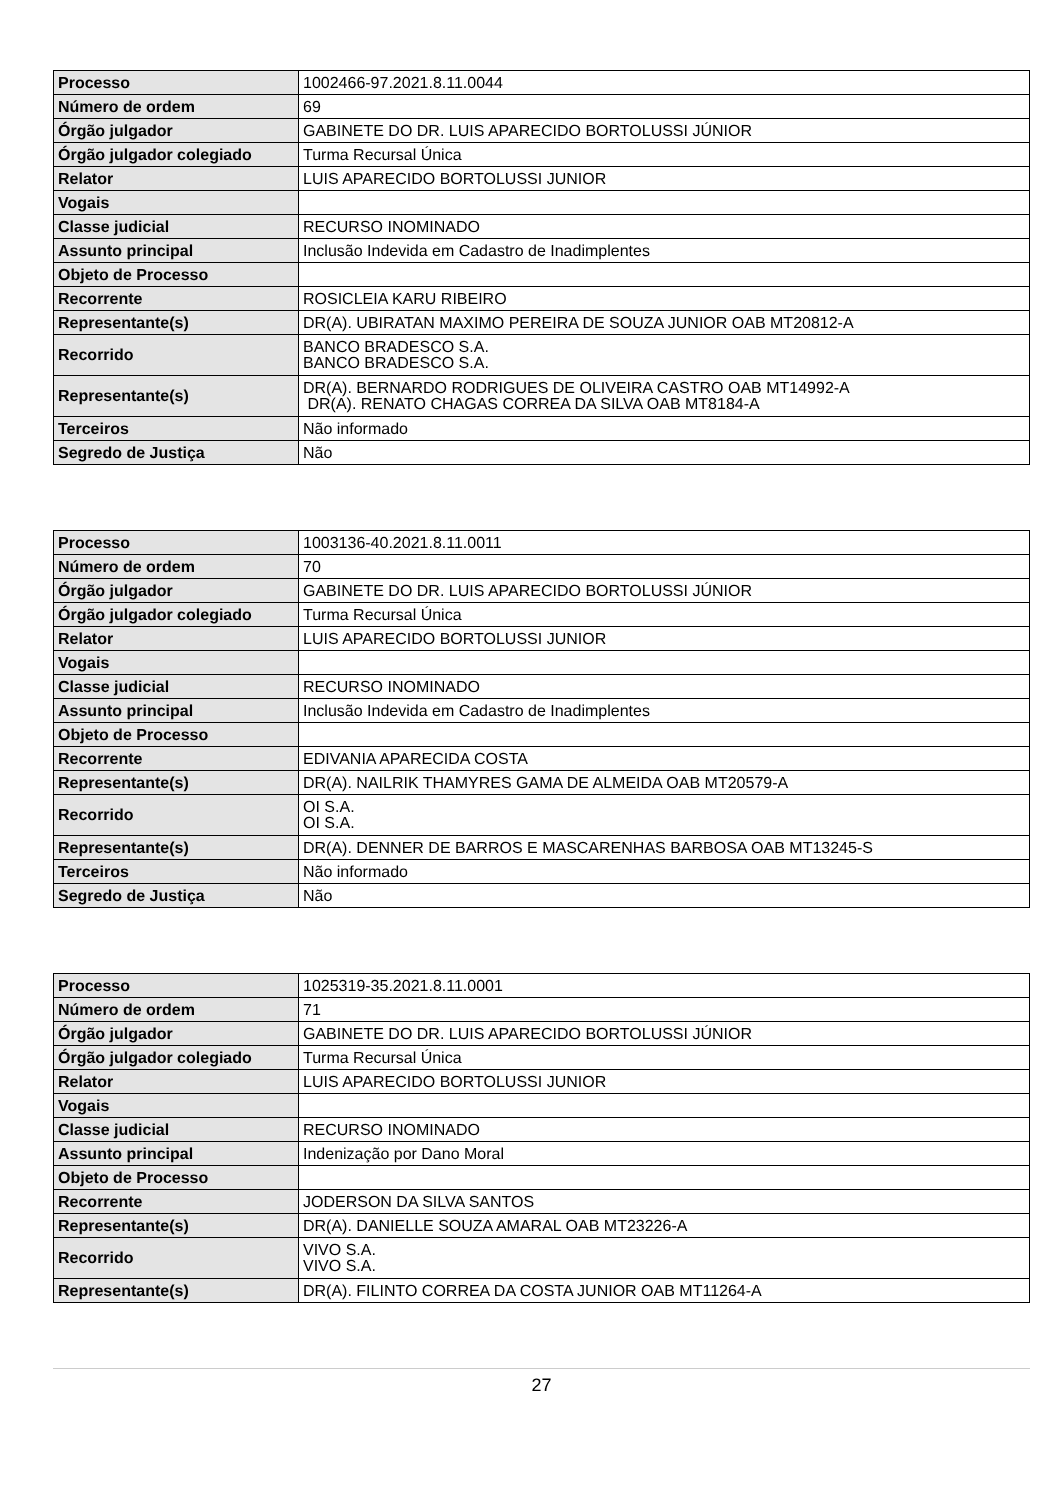| Processo | 1002466-97.2021.8.11.0044 |
| Número de ordem | 69 |
| Órgão julgador | GABINETE DO DR. LUIS APARECIDO BORTOLUSSI JÚNIOR |
| Órgão julgador colegiado | Turma Recursal Única |
| Relator | LUIS APARECIDO BORTOLUSSI JUNIOR |
| Vogais | |
| Classe judicial | RECURSO INOMINADO |
| Assunto principal | Inclusão Indevida em Cadastro de Inadimplentes |
| Objeto de Processo | |
| Recorrente | ROSICLEIA KARU RIBEIRO |
| Representante(s) | DR(A). UBIRATAN MAXIMO PEREIRA DE SOUZA JUNIOR OAB MT20812-A |
| Recorrido | BANCO BRADESCO S.A. BANCO BRADESCO S.A. |
| Representante(s) | DR(A). BERNARDO RODRIGUES DE OLIVEIRA CASTRO OAB MT14992-A DR(A). RENATO CHAGAS CORREA DA SILVA OAB MT8184-A |
| Terceiros | Não informado |
| Segredo de Justiça | Não |
| Processo | 1003136-40.2021.8.11.0011 |
| Número de ordem | 70 |
| Órgão julgador | GABINETE DO DR. LUIS APARECIDO BORTOLUSSI JÚNIOR |
| Órgão julgador colegiado | Turma Recursal Única |
| Relator | LUIS APARECIDO BORTOLUSSI JUNIOR |
| Vogais | |
| Classe judicial | RECURSO INOMINADO |
| Assunto principal | Inclusão Indevida em Cadastro de Inadimplentes |
| Objeto de Processo | |
| Recorrente | EDIVANIA APARECIDA COSTA |
| Representante(s) | DR(A). NAILRIK THAMYRES GAMA DE ALMEIDA OAB MT20579-A |
| Recorrido | OI S.A. OI S.A. |
| Representante(s) | DR(A). DENNER DE BARROS E MASCARENHAS BARBOSA OAB MT13245-S |
| Terceiros | Não informado |
| Segredo de Justiça | Não |
| Processo | 1025319-35.2021.8.11.0001 |
| Número de ordem | 71 |
| Órgão julgador | GABINETE DO DR. LUIS APARECIDO BORTOLUSSI JÚNIOR |
| Órgão julgador colegiado | Turma Recursal Única |
| Relator | LUIS APARECIDO BORTOLUSSI JUNIOR |
| Vogais | |
| Classe judicial | RECURSO INOMINADO |
| Assunto principal | Indenização por Dano Moral |
| Objeto de Processo | |
| Recorrente | JODERSON DA SILVA SANTOS |
| Representante(s) | DR(A). DANIELLE SOUZA AMARAL OAB MT23226-A |
| Recorrido | VIVO S.A. VIVO S.A. |
| Representante(s) | DR(A). FILINTO CORREA DA COSTA JUNIOR OAB MT11264-A |
27